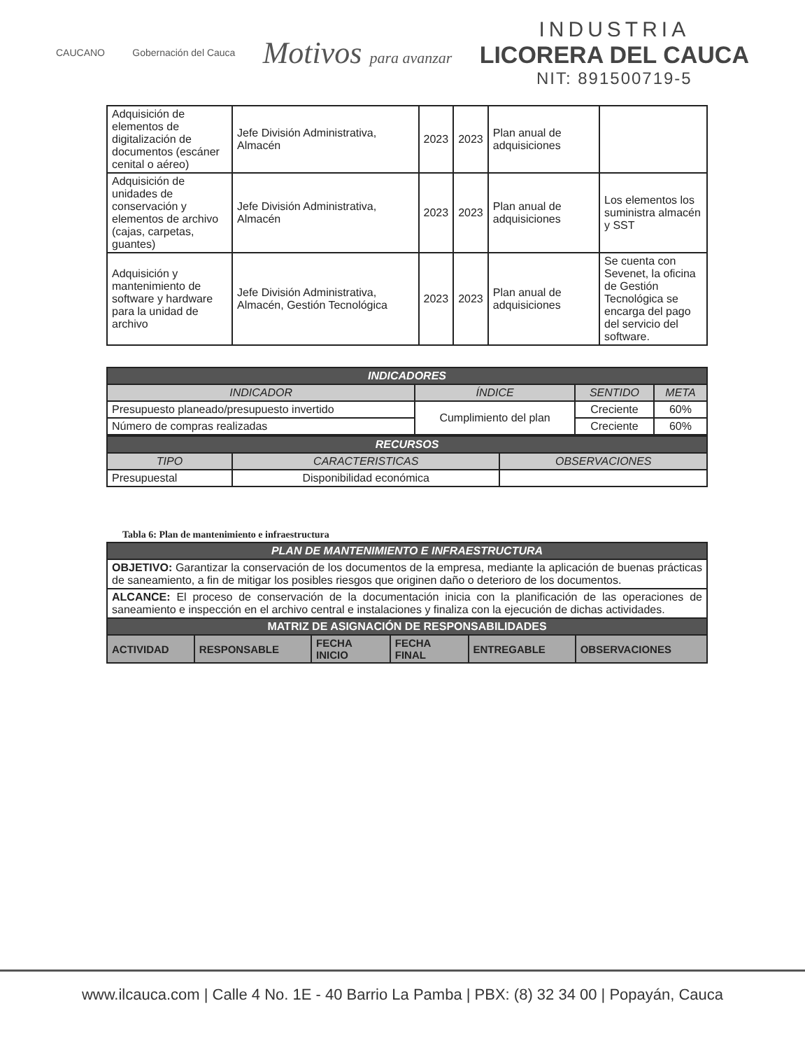CAUCANO Gobernación del Cauca
Motivos para avanzar
INDUSTRIA
LICORERA DEL CAUCA
NIT: 891500719-5
| Adquisición de elementos de digitalización de documentos (escáner cenital o aéreo) | Jefe División Administrativa, Almacén | 2023 | 2023 | Plan anual de adquisiciones | |
| Adquisición de unidades de conservación y elementos de archivo (cajas, carpetas, guantes) | Jefe División Administrativa, Almacén | 2023 | 2023 | Plan anual de adquisiciones | Los elementos los suministra almacén y SST |
| Adquisición y mantenimiento de software y hardware para la unidad de archivo | Jefe División Administrativa, Almacén, Gestión Tecnológica | 2023 | 2023 | Plan anual de adquisiciones | Se cuenta con Sevenet, la oficina de Gestión Tecnológica se encarga del pago del servicio del software. |
| INDICADORES | | | |
| --- | --- | --- | --- |
| INDICADOR | ÍNDICE | SENTIDO | META |
| Presupuesto planeado/presupuesto invertido | Cumplimiento del plan | Creciente | 60% |
| Número de compras realizadas | | Creciente | 60% |
| RECURSOS | | |
| --- | --- | --- |
| TIPO | CARACTERISTICAS | OBSERVACIONES |
| Presupuestal | Disponibilidad económica | |
Tabla 6: Plan de mantenimiento e infraestructura
| PLAN DE MANTENIMIENTO E INFRAESTRUCTURA | | | | | |
| --- | --- | --- | --- | --- | --- |
| OBJETIVO: Garantizar la conservación de los documentos de la empresa, mediante la aplicación de buenas prácticas de saneamiento, a fin de mitigar los posibles riesgos que originen daño o deterioro de los documentos. | | | | | |
| ALCANCE: El proceso de conservación de la documentación inicia con la planificación de las operaciones de saneamiento e inspección en el archivo central e instalaciones y finaliza con la ejecución de dichas actividades. | | | | | |
| MATRIZ DE ASIGNACIÓN DE RESPONSABILIDADES | | | | | |
| ACTIVIDAD | RESPONSABLE | FECHA INICIO | FECHA FINAL | ENTREGABLE | OBSERVACIONES |
www.ilcauca.com | Calle 4 No. 1E - 40 Barrio La Pamba | PBX: (8) 32 34 00 | Popayán, Cauca